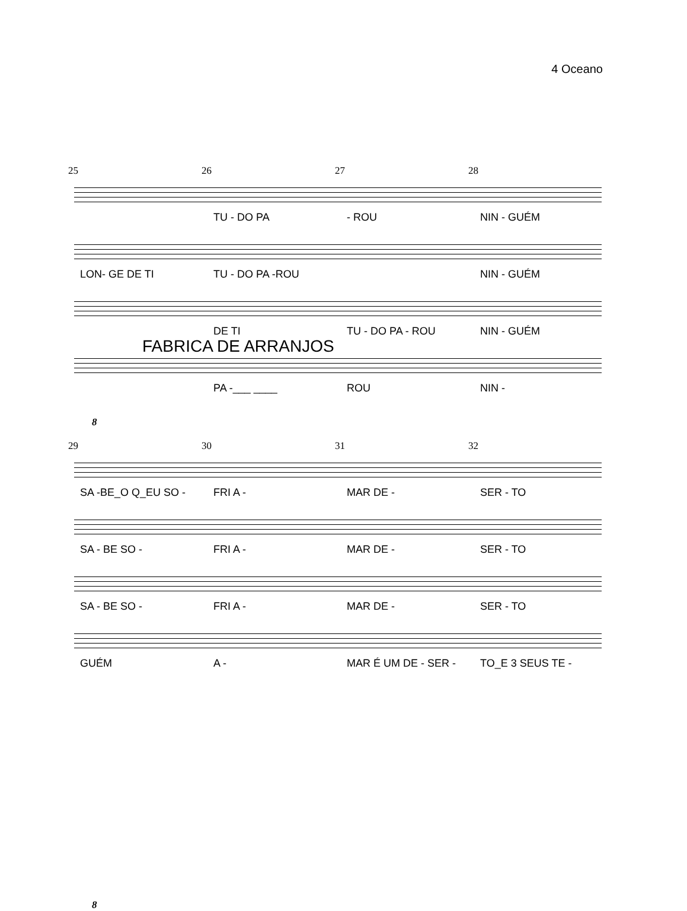4 Oceano
25 26 27 28
TU - DO PA - ROU NIN - GUÉM
LON- GE DE TI TU - DO PA -ROU NIN - GUÉM
DE TI TU - DO PA - ROU NIN - GUÉM
FABRICA DE ARRANJOS
PA -___ ____ ROU NIN -
8
29 30 31 32
SA -BE_O Q_EU SO - FRI A - MAR DE - SER - TO
SA - BE SO - FRI A - MAR DE - SER - TO
SA - BE SO - FRI A - MAR DE - SER - TO
GUÉM A - MAR É UM DE - SER - TO_E 3 SEUS TE -
8